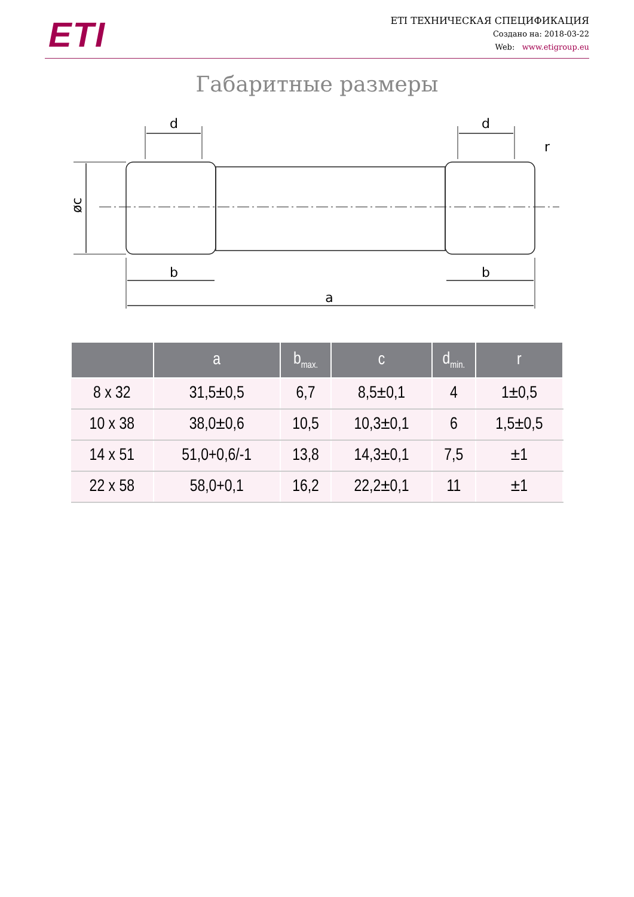ETI
ETI ТЕХНИЧЕСКАЯ СПЕЦИФИКАЦИЯ
Создано на: 2018-03-22
Web: www.etigroup.eu
Габаритные размеры
d
d
b
b
a
r
øc
| | a | b<sub>max.</sub> | c | d<sub>min.</sub> | r |
| --- | --- | --- | --- | --- | --- |
| 8 x 32 | 31,5±0,5 | 6,7 | 8,5±0,1 | 4 | 1±0,5 |
| 10 x 38 | 38,0±0,6 | 10,5 | 10,3±0,1 | 6 | 1,5±0,5 |
| 14 x 51 | 51,0+0,6/-1 | 13,8 | 14,3±0,1 | 7,5 | ±1 |
| 22 x 58 | 58,0+0,1 | 16,2 | 22,2±0,1 | 11 | ±1 |